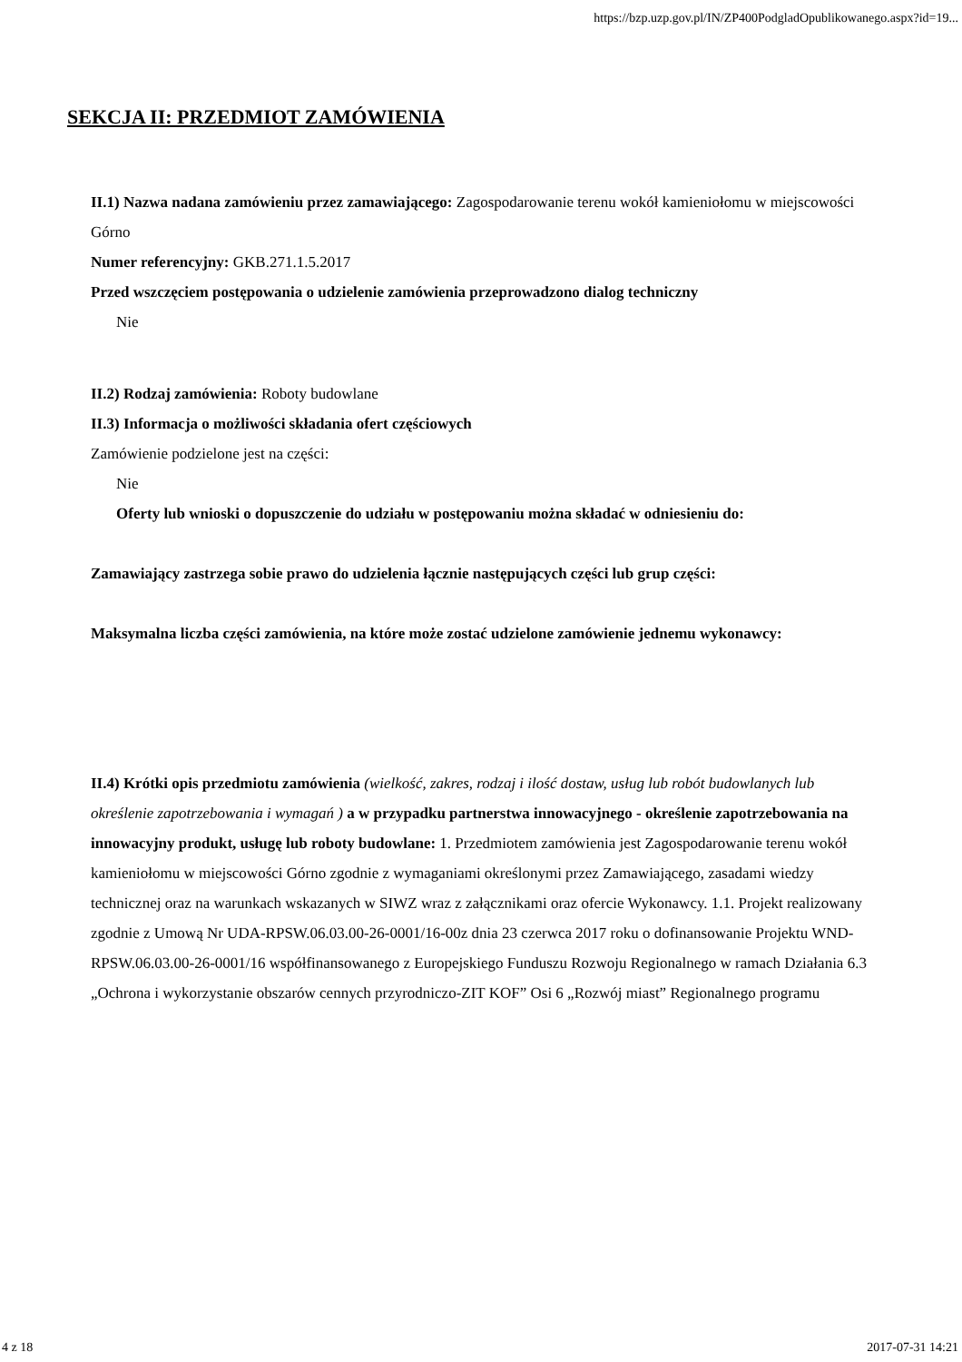https://bzp.uzp.gov.pl/IN/ZP400PodgladOpublikowanego.aspx?id=19...
SEKCJA II: PRZEDMIOT ZAMÓWIENIA
II.1) Nazwa nadana zamówieniu przez zamawiającego: Zagospodarowanie terenu wokół kamieniołomu w miejscowości Górno
Numer referencyjny: GKB.271.1.5.2017
Przed wszczęciem postępowania o udzielenie zamówienia przeprowadzono dialog techniczny
Nie
II.2) Rodzaj zamówienia: Roboty budowlane
II.3) Informacja o możliwości składania ofert częściowych
Zamówienie podzielone jest na części:
Nie
Oferty lub wnioski o dopuszczenie do udziału w postępowaniu można składać w odniesieniu do:
Zamawiający zastrzega sobie prawo do udzielenia łącznie następujących części lub grup części:
Maksymalna liczba części zamówienia, na które może zostać udzielone zamówienie jednemu wykonawcy:
II.4) Krótki opis przedmiotu zamówienia (wielkość, zakres, rodzaj i ilość dostaw, usług lub robót budowlanych lub określenie zapotrzebowania i wymagań ) a w przypadku partnerstwa innowacyjnego - określenie zapotrzebowania na innowacyjny produkt, usługę lub roboty budowlane: 1. Przedmiotem zamówienia jest Zagospodarowanie terenu wokół kamieniołomu w miejscowości Górno zgodnie z wymaganiami określonymi przez Zamawiającego, zasadami wiedzy technicznej oraz na warunkach wskazanych w SIWZ wraz z załącznikami oraz ofercie Wykonawcy. 1.1. Projekt realizowany zgodnie z Umową Nr UDA-RPSW.06.03.00-26-0001/16-00z dnia 23 czerwca 2017 roku o dofinansowanie Projektu WND-RPSW.06.03.00-26-0001/16 współfinansowanego z Europejskiego Funduszu Rozwoju Regionalnego w ramach Działania 6.3 „Ochrona i wykorzystanie obszarów cennych przyrodniczo-ZIT KOF” Osi 6 „Rozwój miast” Regionalnego programu
4 z 18 2017-07-31 14:21